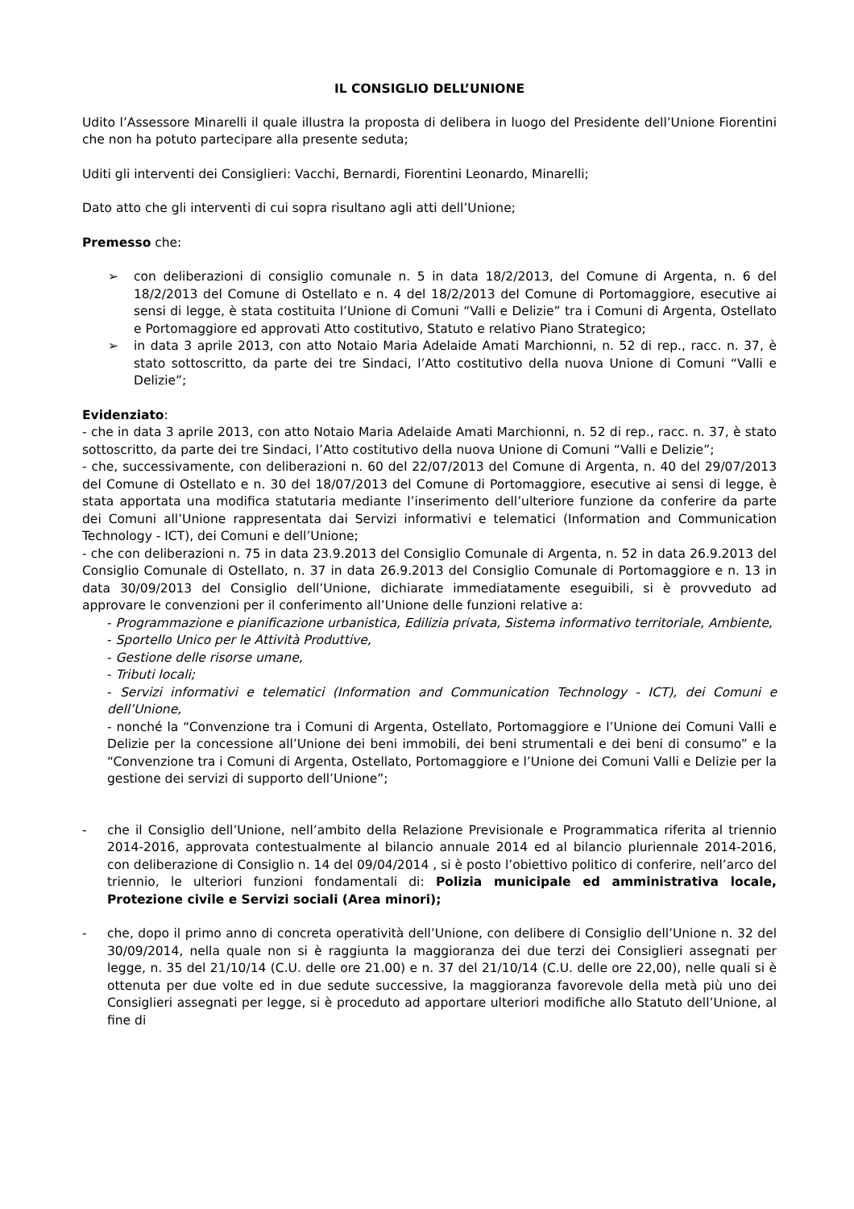IL CONSIGLIO DELL’UNIONE
Udito l’Assessore Minarelli il quale illustra la proposta di delibera in luogo del Presidente dell’Unione Fiorentini che non ha potuto partecipare alla presente seduta;
Uditi gli interventi dei Consiglieri: Vacchi, Bernardi, Fiorentini Leonardo, Minarelli;
Dato atto che gli interventi di cui sopra risultano agli atti dell’Unione;
Premesso che:
➢ con deliberazioni di consiglio comunale n. 5 in data 18/2/2013, del Comune di Argenta, n. 6 del 18/2/2013 del Comune di Ostellato e n. 4 del 18/2/2013 del Comune di Portomaggiore, esecutive ai sensi di legge, è stata costituita l’Unione di Comuni “Valli e Delizie” tra i Comuni di Argenta, Ostellato e Portomaggiore ed approvati Atto costitutivo, Statuto e relativo Piano Strategico;
➢ in data 3 aprile 2013, con atto Notaio Maria Adelaide Amati Marchionni, n. 52 di rep., racc. n. 37, è stato sottoscritto, da parte dei tre Sindaci, l’Atto costitutivo della nuova Unione di Comuni “Valli e Delizie”;
Evidenziato:
- che in data 3 aprile 2013, con atto Notaio Maria Adelaide Amati Marchionni, n. 52 di rep., racc. n. 37, è stato sottoscritto, da parte dei tre Sindaci, l’Atto costitutivo della nuova Unione di Comuni “Valli e Delizie”;
- che, successivamente, con deliberazioni n. 60 del 22/07/2013 del Comune di Argenta, n. 40 del 29/07/2013 del Comune di Ostellato e n. 30 del 18/07/2013 del Comune di Portomaggiore, esecutive ai sensi di legge, è stata apportata una modifica statutaria mediante l’inserimento dell’ulteriore funzione da conferire da parte dei Comuni all’Unione rappresentata dai Servizi informativi e telematici (Information and Communication Technology - ICT), dei Comuni e dell’Unione;
- che con deliberazioni n. 75 in data 23.9.2013 del Consiglio Comunale di Argenta, n. 52 in data 26.9.2013 del Consiglio Comunale di Ostellato, n. 37 in data 26.9.2013 del Consiglio Comunale di Portomaggiore e n. 13 in data 30/09/2013 del Consiglio dell’Unione, dichiarate immediatamente eseguibili, si è provveduto ad approvare le convenzioni per il conferimento all’Unione delle funzioni relative a:
- Programmazione e pianificazione urbanistica, Edilizia privata, Sistema informativo territoriale, Ambiente,
- Sportello Unico per le Attività Produttive,
- Gestione delle risorse umane,
- Tributi locali;
- Servizi informativi e telematici (Information and Communication Technology - ICT), dei Comuni e dell’Unione,
- nonché la “Convenzione tra i Comuni di Argenta, Ostellato, Portomaggiore e l’Unione dei Comuni Valli e Delizie per la concessione all’Unione dei beni immobili, dei beni strumentali e dei beni di consumo” e la “Convenzione tra i Comuni di Argenta, Ostellato, Portomaggiore e l’Unione dei Comuni Valli e Delizie per la gestione dei servizi di supporto dell’Unione”;
- che il Consiglio dell’Unione, nell’ambito della Relazione Previsionale e Programmatica riferita al triennio 2014-2016, approvata contestualmente al bilancio annuale 2014 ed al bilancio pluriennale 2014-2016, con deliberazione di Consiglio n. 14 del 09/04/2014 , si è posto l’obiettivo politico di conferire, nell’arco del triennio, le ulteriori funzioni fondamentali di: Polizia municipale ed amministrativa locale, Protezione civile e Servizi sociali (Area minori);
- che, dopo il primo anno di concreta operatività dell’Unione, con delibere di Consiglio dell’Unione n. 32 del 30/09/2014, nella quale non si è raggiunta la maggioranza dei due terzi dei Consiglieri assegnati per legge, n. 35 del 21/10/14 (C.U. delle ore 21.00) e n. 37 del 21/10/14 (C.U. delle ore 22,00), nelle quali si è ottenuta per due volte ed in due sedute successive, la maggioranza favorevole della metà più uno dei Consiglieri assegnati per legge, si è proceduto ad apportare ulteriori modifiche allo Statuto dell’Unione, al fine di